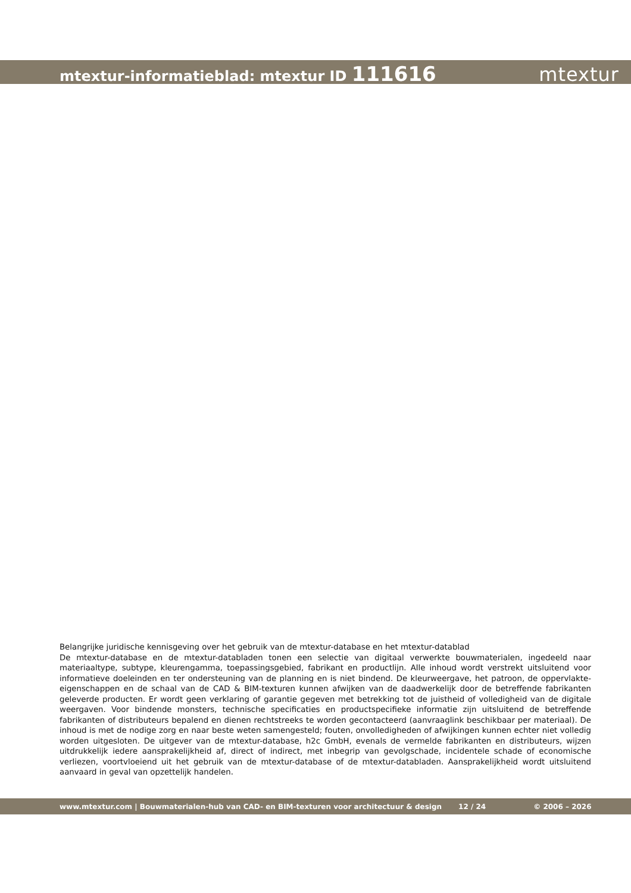mtextur-informatieblad: mtextur ID 111616 mtextur
Belangrijke juridische kennisgeving over het gebruik van de mtextur-database en het mtextur-datablad
De mtextur-database en de mtextur-databladen tonen een selectie van digitaal verwerkte bouwmaterialen, ingedeeld naar materiaaltype, subtype, kleurengamma, toepassingsgebied, fabrikant en productlijn. Alle inhoud wordt verstrekt uitsluitend voor informatieve doeleinden en ter ondersteuning van de planning en is niet bindend. De kleurweergave, het patroon, de oppervlakte-eigenschappen en de schaal van de CAD & BIM-texturen kunnen afwijken van de daadwerkelijk door de betreffende fabrikanten geleverde producten. Er wordt geen verklaring of garantie gegeven met betrekking tot de juistheid of volledigheid van de digitale weergaven. Voor bindende monsters, technische specificaties en productspecifieke informatie zijn uitsluitend de betreffende fabrikanten of distributeurs bepalend en dienen rechtstreeks te worden gecontacteerd (aanvraaglink beschikbaar per materiaal). De inhoud is met de nodige zorg en naar beste weten samengesteld; fouten, onvolledigheden of afwijkingen kunnen echter niet volledig worden uitgesloten. De uitgever van de mtextur-database, h2c GmbH, evenals de vermelde fabrikanten en distributeurs, wijzen uitdrukkelijk iedere aansprakelijkheid af, direct of indirect, met inbegrip van gevolgschade, incidentele schade of economische verliezen, voortvloeiend uit het gebruik van de mtextur-database of de mtextur-databladen. Aansprakelijkheid wordt uitsluitend aanvaard in geval van opzettelijk handelen.
www.mtextur.com | Bouwmaterialen-hub van CAD- en BIM-texturen voor architectuur & design 12 / 24 © 2006 – 2026